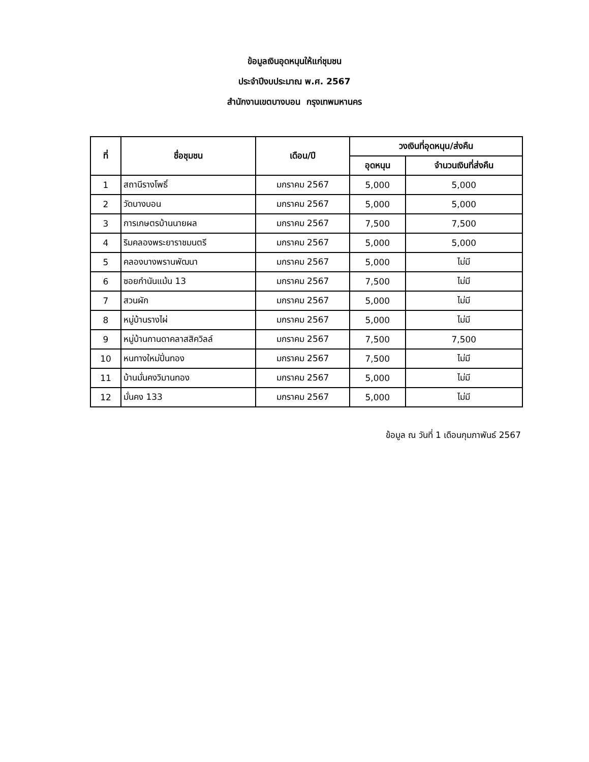ข้อมูลเงินอุดหนุนให้แก่ชุมชน
ประจำปีงบประมาณ พ.ศ. 2567
สำนักงานเขตบางบอน กรุงเทพมหานคร
| ที่ | ชื่อชุมชน | เดือน/ปี | วงเงินที่อุดหนุน/ส่งคืน | |
| --- | --- | --- | --- | --- |
| | | | อุดหนุน | จำนวนเงินที่ส่งคืน |
| 1 | สถานีรางโพธิ์ | มกราคม 2567 | 5,000 | 5,000 |
| 2 | วัดบางบอน | มกราคม 2567 | 5,000 | 5,000 |
| 3 | การเกษตรบ้านนายผล | มกราคม 2567 | 7,500 | 7,500 |
| 4 | ริมคลองพระยาราชมนตรี | มกราคม 2567 | 5,000 | 5,000 |
| 5 | คลองบางพรานพัฒนา | มกราคม 2567 | 5,000 | ไม่มี |
| 6 | ซอยกำนันแม้น 13 | มกราคม 2567 | 7,500 | ไม่มี |
| 7 | สวนผัก | มกราคม 2567 | 5,000 | ไม่มี |
| 8 | หมู่บ้านรางไผ่ | มกราคม 2567 | 5,000 | ไม่มี |
| 9 | หมู่บ้านกานดาคลาสสิควิลล์ | มกราคม 2567 | 7,500 | 7,500 |
| 10 | หนทางใหม่ปิ่นทอง | มกราคม 2567 | 7,500 | ไม่มี |
| 11 | บ้านมั่นคงวิมานทอง | มกราคม 2567 | 5,000 | ไม่มี |
| 12 | มั่นคง 133 | มกราคม 2567 | 5,000 | ไม่มี |
ข้อมูล ณ วันที่ 1 เดือนกุมภาพันธ์ 2567